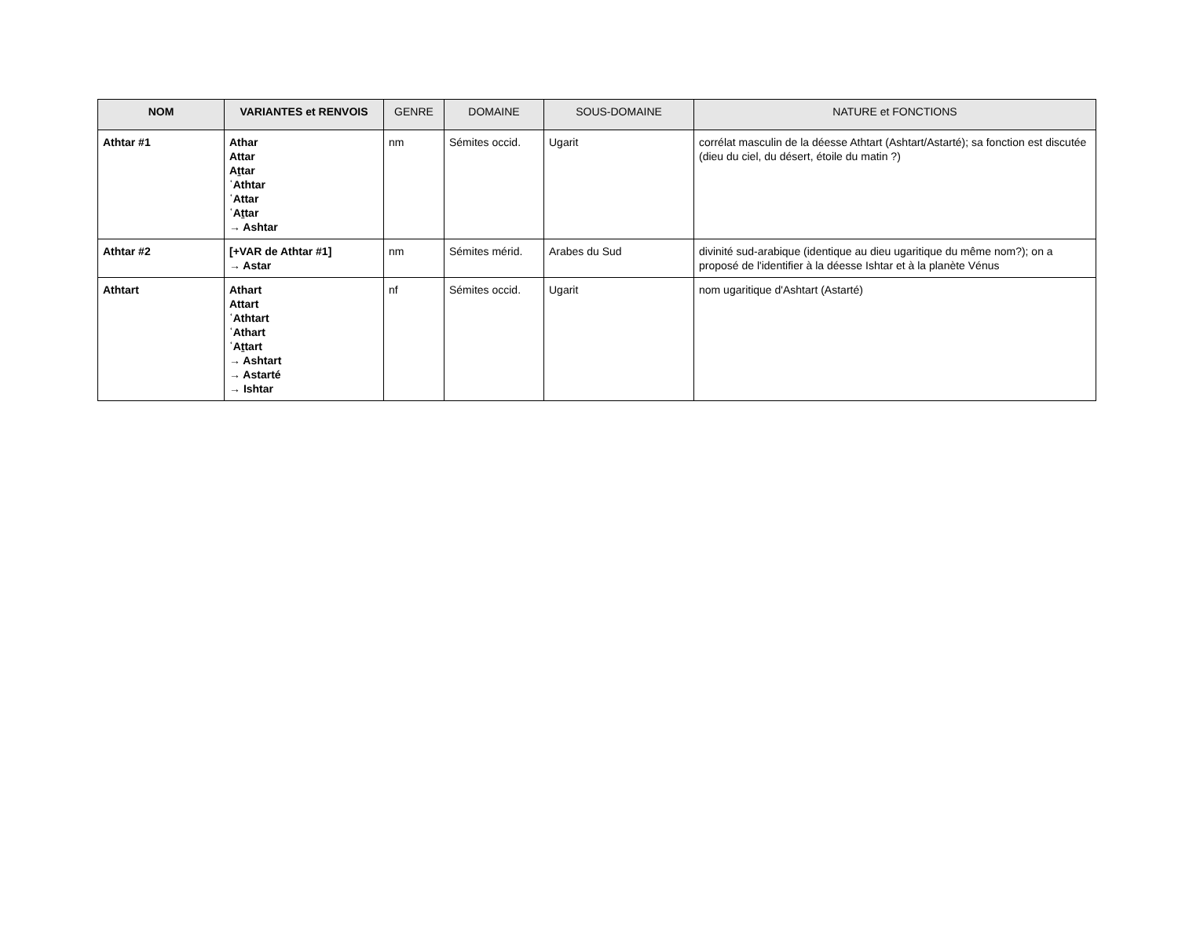| NOM | VARIANTES et RENVOIS | GENRE | DOMAINE | SOUS-DOMAINE | NATURE et FONCTIONS |
| --- | --- | --- | --- | --- | --- |
| Athtar #1 | Athar Attar Aṯtar ʿAthtar ʿAttar ʿAṯtar → Ashtar | nm | Sémites occid. | Ugarit | corrélat masculin de la déesse Athtart (Ashtart/Astarté); sa fonction est discutée (dieu du ciel, du désert, étoile du matin ?) |
| Athtar #2 | [+VAR de Athtar #1] → Astar | nm | Sémites mérid. | Arabes du Sud | divinité sud-arabique (identique au dieu ugaritique du même nom?); on a proposé de l'identifier à la déesse Ishtar et à la planète Vénus |
| Athtart | Athart Attart ʿAthtart ʿAthart ʿAṯtart → Ashtart → Astarté → Ishtar | nf | Sémites occid. | Ugarit | nom ugaritique d'Ashtart (Astarté) |